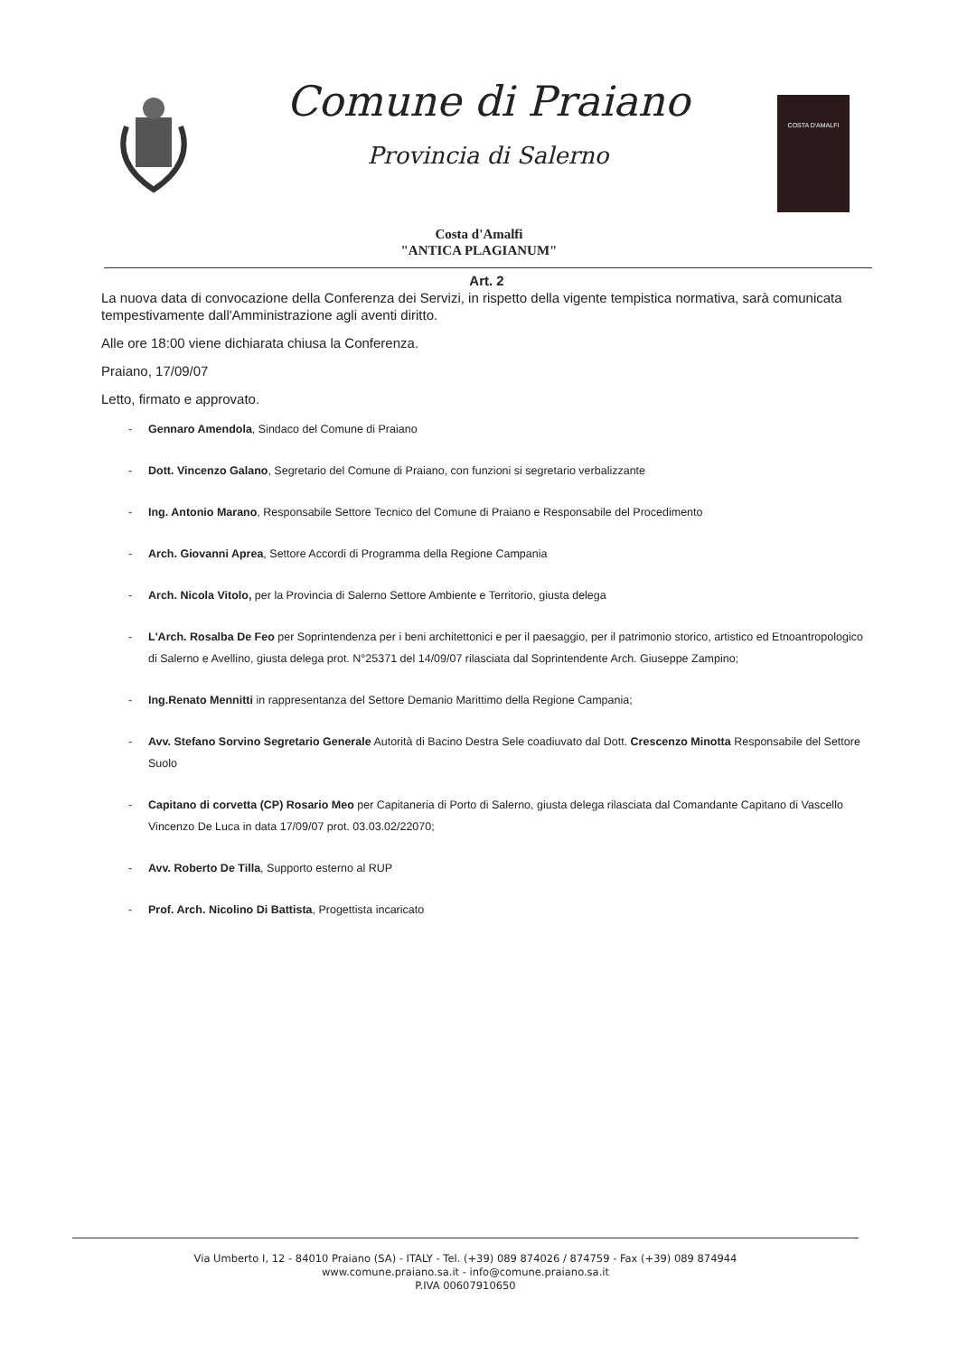Comune di Praiano
Provincia di Salerno
COSTA D'AMALFI
Costa d'Amalfi
"ANTICA PLAGIANUM"
Art. 2
La nuova data di convocazione della Conferenza dei Servizi, in rispetto della vigente tempistica normativa, sarà comunicata tempestivamente dall'Amministrazione agli aventi diritto.
Alle ore 18:00 viene dichiarata chiusa la Conferenza.
Praiano, 17/09/07
Letto, firmato e approvato.
- Gennaro Amendola, Sindaco del Comune di Praiano
- Dott. Vincenzo Galano, Segretario del Comune di Praiano, con funzioni si segretario verbalizzante
- Ing. Antonio Marano, Responsabile Settore Tecnico del Comune di Praiano e Responsabile del Procedimento
- Arch. Giovanni Aprea, Settore Accordi di Programma della Regione Campania
- Arch. Nicola Vitolo, per la Provincia di Salerno Settore Ambiente e Territorio, giusta delega
- L'Arch. Rosalba De Feo per Soprintendenza per i beni architettonici e per il paesaggio, per il patrimonio storico, artistico ed Etnoantropologico di Salerno e Avellino, giusta delega prot. N°25371 del 14/09/07 rilasciata dal Soprintendente Arch. Giuseppe Zampino;
- Ing.Renato Mennitti in rappresentanza del Settore Demanio Marittimo della Regione Campania;
- Avv. Stefano Sorvino Segretario Generale Autorità di Bacino Destra Sele coadiuvato dal Dott. Crescenzo Minotta Responsabile del Settore Suolo
- Capitano di corvetta (CP) Rosario Meo per Capitaneria di Porto di Salerno, giusta delega rilasciata dal Comandante Capitano di Vascello Vincenzo De Luca in data 17/09/07 prot. 03.03.02/22070;
- Avv. Roberto De Tilla, Supporto esterno al RUP
- Prof. Arch. Nicolino Di Battista, Progettista incaricato
Via Umberto I, 12 - 84010 Praiano (SA) - ITALY - Tel. (+39) 089 874026 / 874759 - Fax (+39) 089 874944
www.comune.praiano.sa.it - info@comune.praiano.sa.it
P.IVA 00607910650